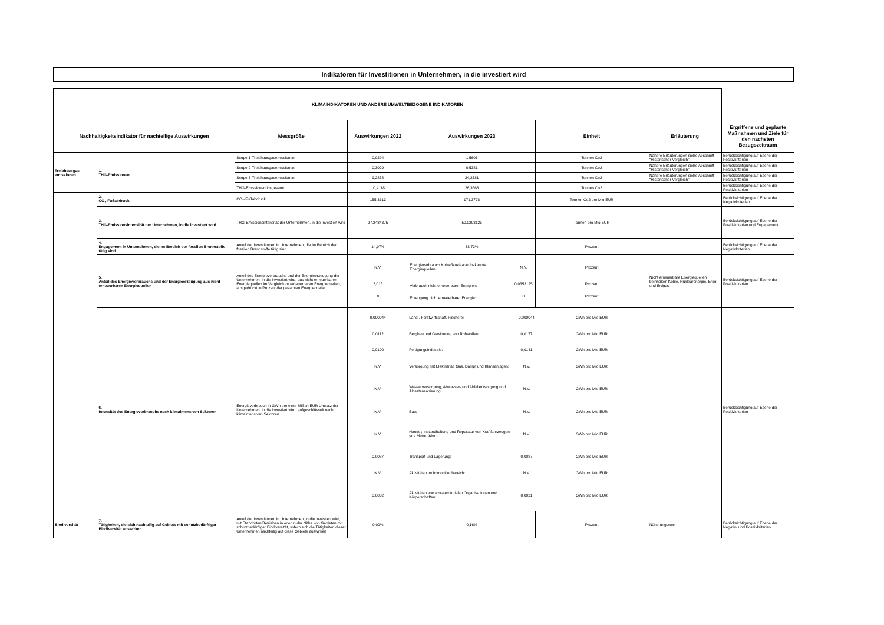Indikatoren für Investitionen in Unternehmen, in die investiert wird
| KLIMAINDIKATOREN UND ANDERE UMWELTBEZOGENE INDIKATOREN | | | | | | | | |
| Nachhaltigkeitsindikator für nachteilige Auswirkungen | | Messgröße | Auswirkungen 2022 | Auswirkungen 2023 | | Einheit | Erläuterung | Ergriffene und geplante Maßnahmen und Ziele für den nächsten Bezugszeitraum |
| Treibhausgas-emissionen | 1. THG-Emissionen | Scope-1-Treibhausgasemissionen | 0,9294 | 1,5606 | | Tonnen Co2 | Nähere Erläuterungen siehe Abschnitt "Historischer Vergleich" | Berücksichtigung auf Ebene der Positivkriterien |
| | | Scope-2-Treibhausgasemissionen | 0,3029 | 0,5381 | | Tonnen Co2 | Nähere Erläuterungen siehe Abschnitt "Historischer Vergleich" | Berücksichtigung auf Ebene der Positivkriterien |
| | | Scope-3-Treibhausgasemissionen | 9,2858 | 24,2581 | | Tonnen Co2 | Nähere Erläuterungen siehe Abschnitt "Historischer Vergleich" | Berücksichtigung auf Ebene der Positivkriterien |
| | | THG-Emissionen insgesamt | 10,4118 | 26,3566 | | Tonnen Co2 | | Berücksichtigung auf Ebene der Positivkriterien |
| | 2. CO<sub>2</sub>-Fußabdruck | CO<sub>2</sub>-Fußabdruck | 155,3313 | 171,3778 | | Tonnen Co2 pro Mio EUR | | Berücksichtigung auf Ebene der Negativkriterien |
| | 3. THG-Emissionsintensität der Unternehmen, in die investiert wird | THG-Emissionsintensität der Unternehmen, in die investiert wird | 27,2434375 | 50,0203125 | | Tonnen pro Mio EUR | | Berücksichtigung auf Ebene der Positivkriterien und Engagement |
| | 4. Engagement in Unternehmen, die im Bereich der fossilen Brennstoffe tätig sind | Anteil der Investitionen in Unternehmen, die im Bereich der fossilen Brennstoffe tätig sind | 14,97% | 38,72% | | Prozent | | Berücksichtigung auf Ebene der Negativkriterien |
| | 5. Anteil des Energieverbrauchs und der Energieerzeugung aus nicht erneuerbaren Energiequellen | Anteil des Energieverbrauchs und der Energieerzeugung der Unternehmen, in die investiert wird, aus nicht erneuerbaren Energiequellen im Vergleich zu erneuerbaren Energiequellen, ausgedrückt in Prozent der gesamten Energiequellen | N.V. 2,015 0 | Energieverbrauch Kohle/Nuklear/unbekannte Energiequellen: Verbrauch nicht erneuerbarer Energien: Erzeugung nicht erneuerbarer Energie: | N.V. 0,0353125 0 | Prozent Prozent Prozent | Nicht erneuerbare Energiequellen beinhalten Kohle, Nuklearenergie, Erdöl und Erdgas | Berücksichtigung auf Ebene der Positivkriterien |
| | 6. Intensität des Energieverbrauchs nach klimaintensiven Sektoren | Energieverbrauch in GWh pro einer Million EUR Umsatz der Unternehmen, in die investiert wird, aufgeschlüsselt nach klimaintensiven Sektoren | / 0,000044 / Land-, Forstwirtschaft, Fischerei: / 0,000044 / GWh pro Mio EUR / / 0,0112 / Bergbau und Gewinnung von Rohstoffen: / 0,0177 / GWh pro Mio EUR / / 0,0100 / Fertigungsindustrie: / 0,0141 / GWh pro Mio EUR / / N.V. / Versorgung mit Elektrizität, Gas, Dampf und Klimaanlagen: / N.V. / GWh pro Mio EUR / / N.V. / Wasserversorgung, Abwasser- und Abfallentsorgung und Altlastensanierung: / N.V. / GWh pro Mio EUR / / N.V. / Bau: / N.V. / GWh pro Mio EUR / / N.V. / Handel; Instandhaltung und Reparatur von Kraftfahrzeugen und Motorrädern: / N.V. / GWh pro Mio EUR / / 0,0087 / Transport und Lagerung: / 0,0087 / GWh pro Mio EUR / / N.V. / Aktivitäten im Immobilienbereich: / N.V. / GWh pro Mio EUR / / 0,0002 / Aktivitäten von extraterritorialen Organisationen und Körperschaften: / 0,0021 / GWh pro Mio EUR / | | | | | Berücksichtigung auf Ebene der Positivkriterien |
| Biodiversität | 7. Tätigkeiten, die sich nachteilig auf Gebiete mit schutzbedürftiger Biodiversität auswirken | Anteil der Investitionen in Unternehmen, in die investiert wird, mit Standorten/Betrieben in oder in der Nähe von Gebieten mit schutzbedürftiger Biodiversität, sofern sich die Tätigkeiten dieser Unternehmen nachteilig auf diese Gebiete auswirken | 0,00% | 0,16% | | Prozent | Näherungswert | Berücksichtigung auf Ebene der Negativ- und Positivkriterien |